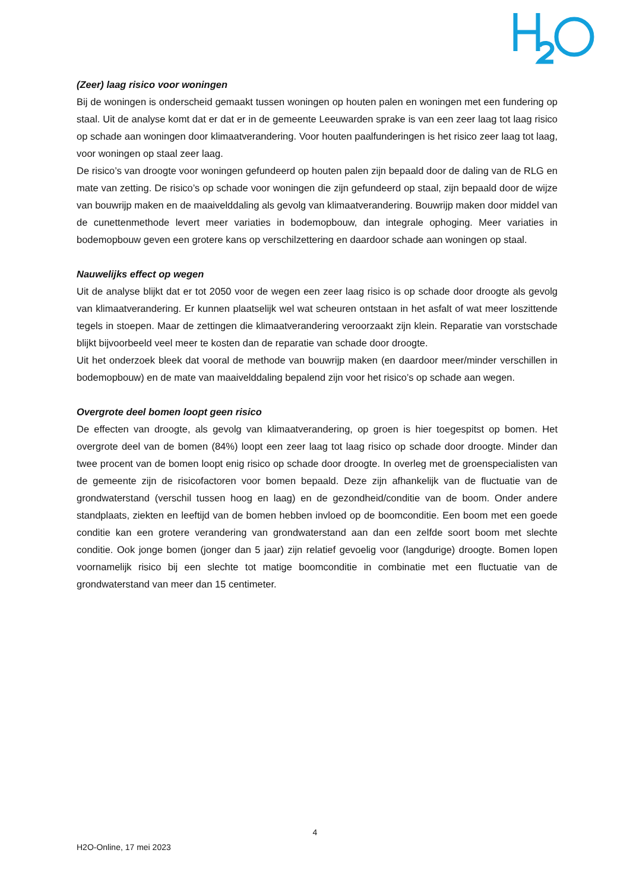(Zeer) laag risico voor woningen
Bij de woningen is onderscheid gemaakt tussen woningen op houten palen en woningen met een fundering op staal. Uit de analyse komt dat er dat er in de gemeente Leeuwarden sprake is van een zeer laag tot laag risico op schade aan woningen door klimaatverandering. Voor houten paalfunderingen is het risico zeer laag tot laag, voor woningen op staal zeer laag.
De risico’s van droogte voor woningen gefundeerd op houten palen zijn bepaald door de daling van de RLG en mate van zetting. De risico’s op schade voor woningen die zijn gefundeerd op staal, zijn bepaald door de wijze van bouwrijp maken en de maaivelddaling als gevolg van klimaatverandering. Bouwrijp maken door middel van de cunettenmethode levert meer variaties in bodemopbouw, dan integrale ophoging. Meer variaties in bodemopbouw geven een grotere kans op verschilzettering en daardoor schade aan woningen op staal.
Nauwelijks effect op wegen
Uit de analyse blijkt dat er tot 2050 voor de wegen een zeer laag risico is op schade door droogte als gevolg van klimaatverandering. Er kunnen plaatselijk wel wat scheuren ontstaan in het asfalt of wat meer loszittende tegels in stoepen. Maar de zettingen die klimaatverandering veroorzaakt zijn klein. Reparatie van vorstschade blijkt bijvoorbeeld veel meer te kosten dan de reparatie van schade door droogte.
Uit het onderzoek bleek dat vooral de methode van bouwrijp maken (en daardoor meer/minder verschillen in bodemopbouw) en de mate van maaivelddaling bepalend zijn voor het risico’s op schade aan wegen.
Overgrote deel bomen loopt geen risico
De effecten van droogte, als gevolg van klimaatverandering, op groen is hier toegespitst op bomen. Het overgrote deel van de bomen (84%) loopt een zeer laag tot laag risico op schade door droogte. Minder dan twee procent van de bomen loopt enig risico op schade door droogte. In overleg met de groenspecialisten van de gemeente zijn de risicofactoren voor bomen bepaald. Deze zijn afhankelijk van de fluctuatie van de grondwaterstand (verschil tussen hoog en laag) en de gezondheid/conditie van de boom. Onder andere standplaats, ziekten en leeftijd van de bomen hebben invloed op de boomconditie. Een boom met een goede conditie kan een grotere verandering van grondwaterstand aan dan een zelfde soort boom met slechte conditie. Ook jonge bomen (jonger dan 5 jaar) zijn relatief gevoelig voor (langdurige) droogte. Bomen lopen voornamelijk risico bij een slechte tot matige boomconditie in combinatie met een fluctuatie van de grondwaterstand van meer dan 15 centimeter.
4
H2O-Online, 17 mei 2023